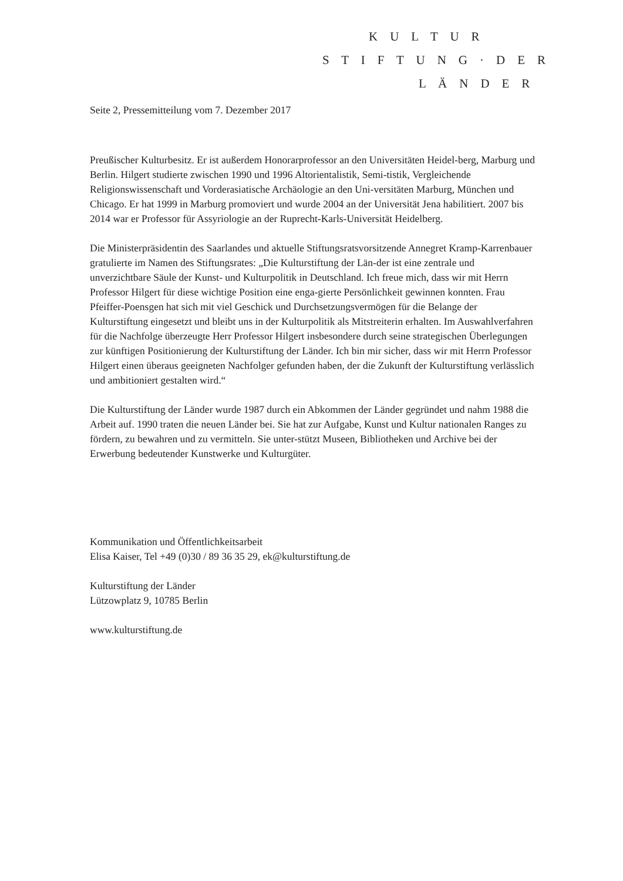K U L T U R
S T I F T U N G · D E R
L Ä N D E R
Seite 2, Pressemitteilung vom 7. Dezember 2017
Preußischer Kulturbesitz. Er ist außerdem Honorarprofessor an den Universitäten Heidel-berg, Marburg und Berlin. Hilgert studierte zwischen 1990 und 1996 Altorientalistik, Semi-tistik, Vergleichende Religionswissenschaft und Vorderasiatische Archäologie an den Uni-versitäten Marburg, München und Chicago. Er hat 1999 in Marburg promoviert und wurde 2004 an der Universität Jena habilitiert. 2007 bis 2014 war er Professor für Assyriologie an der Ruprecht-Karls-Universität Heidelberg.
Die Ministerpräsidentin des Saarlandes und aktuelle Stiftungsratsvorsitzende Annegret Kramp-Karrenbauer gratulierte im Namen des Stiftungsrates: „Die Kulturstiftung der Län-der ist eine zentrale und unverzichtbare Säule der Kunst- und Kulturpolitik in Deutschland. Ich freue mich, dass wir mit Herrn Professor Hilgert für diese wichtige Position eine enga-gierte Persönlichkeit gewinnen konnten. Frau Pfeiffer-Poensgen hat sich mit viel Geschick und Durchsetzungsvermögen für die Belange der Kulturstiftung eingesetzt und bleibt uns in der Kulturpolitik als Mitstreiterin erhalten. Im Auswahlverfahren für die Nachfolge überzeugte Herr Professor Hilgert insbesondere durch seine strategischen Überlegungen zur künftigen Positionierung der Kulturstiftung der Länder. Ich bin mir sicher, dass wir mit Herrn Professor Hilgert einen überaus geeigneten Nachfolger gefunden haben, der die Zukunft der Kulturstiftung verlässlich und ambitioniert gestalten wird.“
Die Kulturstiftung der Länder wurde 1987 durch ein Abkommen der Länder gegründet und nahm 1988 die Arbeit auf. 1990 traten die neuen Länder bei. Sie hat zur Aufgabe, Kunst und Kultur nationalen Ranges zu fördern, zu bewahren und zu vermitteln. Sie unter-stützt Museen, Bibliotheken und Archive bei der Erwerbung bedeutender Kunstwerke und Kulturgüter.
Kommunikation und Öffentlichkeitsarbeit
Elisa Kaiser, Tel +49 (0)30 / 89 36 35 29, ek@kulturstiftung.de
Kulturstiftung der Länder
Lützowplatz 9, 10785 Berlin
www.kulturstiftung.de